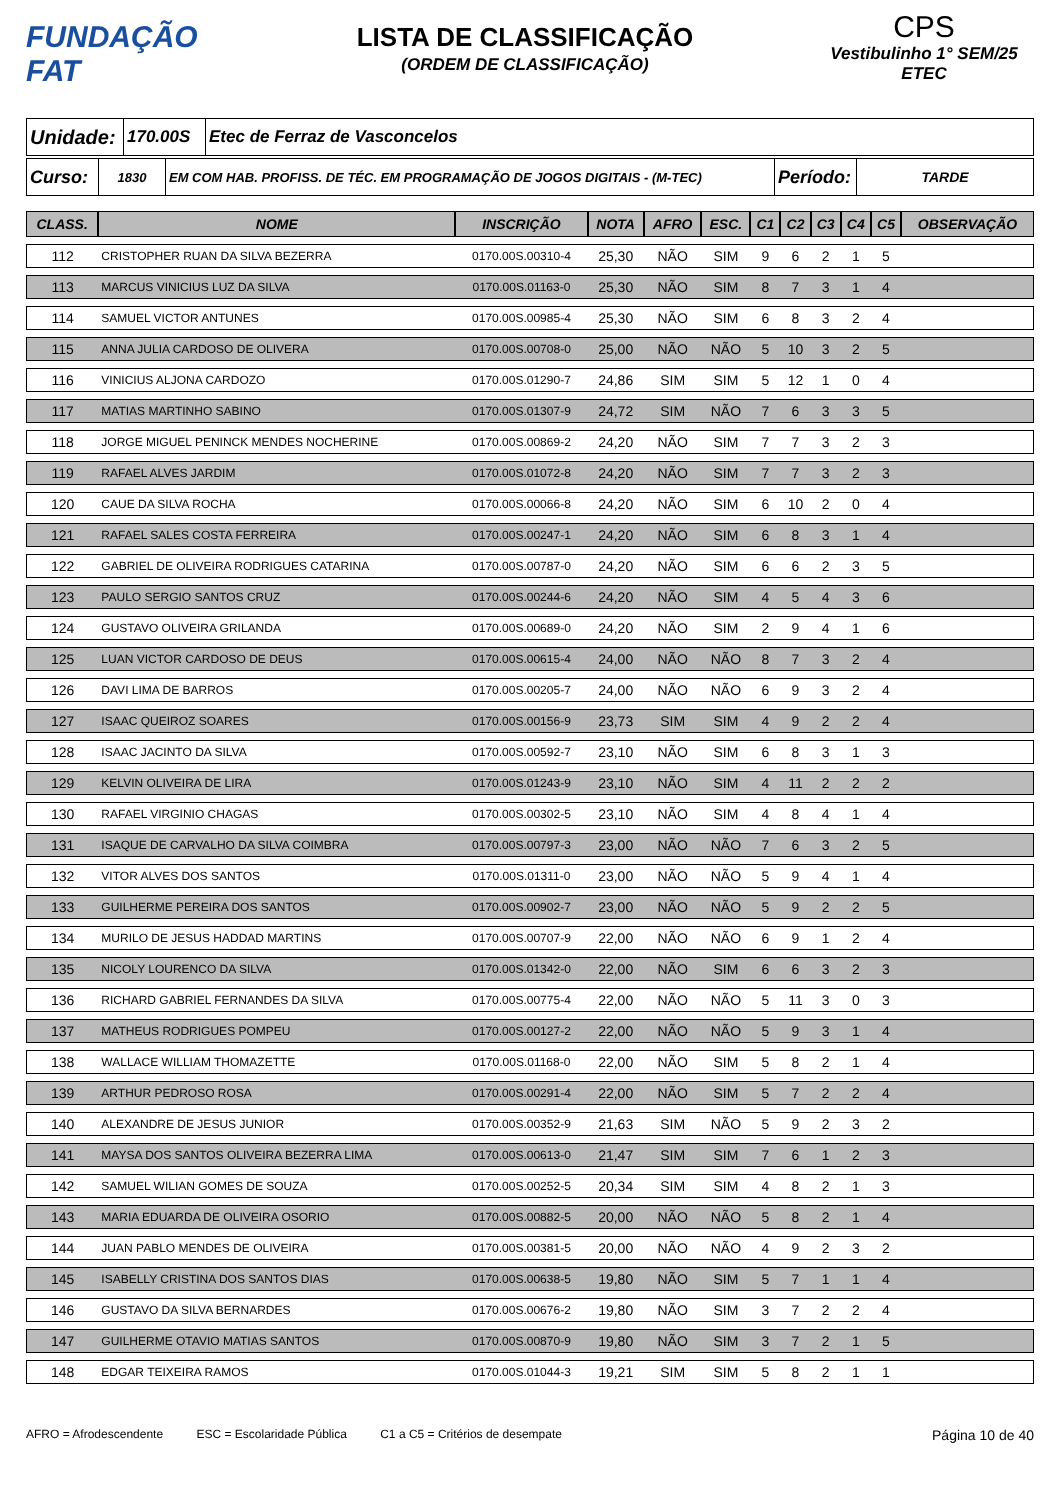FUNDAÇÃO
FAT
LISTA DE CLASSIFICAÇÃO
(ORDEM DE CLASSIFICAÇÃO)
CPS
Vestibulinho 1° SEM/25
ETEC
| Unidade: | 170.00S | Etec de Ferraz de Vasconcelos |
| Curso: | 1830 | EM COM HAB. PROFISS. DE TÉC. EM PROGRAMAÇÃO DE JOGOS DIGITAIS - (M-TEC) | Período: | TARDE |
| CLASS. | NOME | INSCRIÇÃO | NOTA | AFRO | ESC. | C1 | C2 | C3 | C4 | C5 | OBSERVAÇÃO |
| --- | --- | --- | --- | --- | --- | --- | --- | --- | --- | --- | --- |
| 112 | CRISTOPHER RUAN DA SILVA BEZERRA | 0170.00S.00310-4 | 25,30 | NÃO | SIM | 9 | 6 | 2 | 1 | 5 | |
| 113 | MARCUS VINICIUS LUZ DA SILVA | 0170.00S.01163-0 | 25,30 | NÃO | SIM | 8 | 7 | 3 | 1 | 4 | |
| 114 | SAMUEL VICTOR ANTUNES | 0170.00S.00985-4 | 25,30 | NÃO | SIM | 6 | 8 | 3 | 2 | 4 | |
| 115 | ANNA JULIA CARDOSO DE OLIVERA | 0170.00S.00708-0 | 25,00 | NÃO | NÃO | 5 | 10 | 3 | 2 | 5 | |
| 116 | VINICIUS ALJONA CARDOZO | 0170.00S.01290-7 | 24,86 | SIM | SIM | 5 | 12 | 1 | 0 | 4 | |
| 117 | MATIAS MARTINHO SABINO | 0170.00S.01307-9 | 24,72 | SIM | NÃO | 7 | 6 | 3 | 3 | 5 | |
| 118 | JORGE MIGUEL PENINCK MENDES NOCHERINE | 0170.00S.00869-2 | 24,20 | NÃO | SIM | 7 | 7 | 3 | 2 | 3 | |
| 119 | RAFAEL ALVES JARDIM | 0170.00S.01072-8 | 24,20 | NÃO | SIM | 7 | 7 | 3 | 2 | 3 | |
| 120 | CAUE DA SILVA ROCHA | 0170.00S.00066-8 | 24,20 | NÃO | SIM | 6 | 10 | 2 | 0 | 4 | |
| 121 | RAFAEL SALES COSTA FERREIRA | 0170.00S.00247-1 | 24,20 | NÃO | SIM | 6 | 8 | 3 | 1 | 4 | |
| 122 | GABRIEL DE OLIVEIRA RODRIGUES CATARINA | 0170.00S.00787-0 | 24,20 | NÃO | SIM | 6 | 6 | 2 | 3 | 5 | |
| 123 | PAULO SERGIO SANTOS CRUZ | 0170.00S.00244-6 | 24,20 | NÃO | SIM | 4 | 5 | 4 | 3 | 6 | |
| 124 | GUSTAVO OLIVEIRA GRILANDA | 0170.00S.00689-0 | 24,20 | NÃO | SIM | 2 | 9 | 4 | 1 | 6 | |
| 125 | LUAN VICTOR CARDOSO DE DEUS | 0170.00S.00615-4 | 24,00 | NÃO | NÃO | 8 | 7 | 3 | 2 | 4 | |
| 126 | DAVI LIMA DE BARROS | 0170.00S.00205-7 | 24,00 | NÃO | NÃO | 6 | 9 | 3 | 2 | 4 | |
| 127 | ISAAC QUEIROZ SOARES | 0170.00S.00156-9 | 23,73 | SIM | SIM | 4 | 9 | 2 | 2 | 4 | |
| 128 | ISAAC JACINTO DA SILVA | 0170.00S.00592-7 | 23,10 | NÃO | SIM | 6 | 8 | 3 | 1 | 3 | |
| 129 | KELVIN OLIVEIRA DE LIRA | 0170.00S.01243-9 | 23,10 | NÃO | SIM | 4 | 11 | 2 | 2 | 2 | |
| 130 | RAFAEL VIRGINIO CHAGAS | 0170.00S.00302-5 | 23,10 | NÃO | SIM | 4 | 8 | 4 | 1 | 4 | |
| 131 | ISAQUE DE CARVALHO DA SILVA COIMBRA | 0170.00S.00797-3 | 23,00 | NÃO | NÃO | 7 | 6 | 3 | 2 | 5 | |
| 132 | VITOR ALVES DOS SANTOS | 0170.00S.01311-0 | 23,00 | NÃO | NÃO | 5 | 9 | 4 | 1 | 4 | |
| 133 | GUILHERME PEREIRA DOS SANTOS | 0170.00S.00902-7 | 23,00 | NÃO | NÃO | 5 | 9 | 2 | 2 | 5 | |
| 134 | MURILO DE JESUS HADDAD MARTINS | 0170.00S.00707-9 | 22,00 | NÃO | NÃO | 6 | 9 | 1 | 2 | 4 | |
| 135 | NICOLY LOURENCO DA SILVA | 0170.00S.01342-0 | 22,00 | NÃO | SIM | 6 | 6 | 3 | 2 | 3 | |
| 136 | RICHARD GABRIEL FERNANDES DA SILVA | 0170.00S.00775-4 | 22,00 | NÃO | NÃO | 5 | 11 | 3 | 0 | 3 | |
| 137 | MATHEUS RODRIGUES POMPEU | 0170.00S.00127-2 | 22,00 | NÃO | NÃO | 5 | 9 | 3 | 1 | 4 | |
| 138 | WALLACE WILLIAM THOMAZETTE | 0170.00S.01168-0 | 22,00 | NÃO | SIM | 5 | 8 | 2 | 1 | 4 | |
| 139 | ARTHUR PEDROSO ROSA | 0170.00S.00291-4 | 22,00 | NÃO | SIM | 5 | 7 | 2 | 2 | 4 | |
| 140 | ALEXANDRE DE JESUS JUNIOR | 0170.00S.00352-9 | 21,63 | SIM | NÃO | 5 | 9 | 2 | 3 | 2 | |
| 141 | MAYSA DOS SANTOS OLIVEIRA BEZERRA LIMA | 0170.00S.00613-0 | 21,47 | SIM | SIM | 7 | 6 | 1 | 2 | 3 | |
| 142 | SAMUEL WILIAN GOMES DE SOUZA | 0170.00S.00252-5 | 20,34 | SIM | SIM | 4 | 8 | 2 | 1 | 3 | |
| 143 | MARIA EDUARDA DE OLIVEIRA OSORIO | 0170.00S.00882-5 | 20,00 | NÃO | NÃO | 5 | 8 | 2 | 1 | 4 | |
| 144 | JUAN PABLO MENDES DE OLIVEIRA | 0170.00S.00381-5 | 20,00 | NÃO | NÃO | 4 | 9 | 2 | 3 | 2 | |
| 145 | ISABELLY CRISTINA DOS SANTOS DIAS | 0170.00S.00638-5 | 19,80 | NÃO | SIM | 5 | 7 | 1 | 1 | 4 | |
| 146 | GUSTAVO DA SILVA BERNARDES | 0170.00S.00676-2 | 19,80 | NÃO | SIM | 3 | 7 | 2 | 2 | 4 | |
| 147 | GUILHERME OTAVIO MATIAS SANTOS | 0170.00S.00870-9 | 19,80 | NÃO | SIM | 3 | 7 | 2 | 1 | 5 | |
| 148 | EDGAR TEIXEIRA RAMOS | 0170.00S.01044-3 | 19,21 | SIM | SIM | 5 | 8 | 2 | 1 | 1 | |
AFRO = Afrodescendente ESC = Escolaridade Pública C1 a C5 = Critérios de desempate
Página 10 de 40